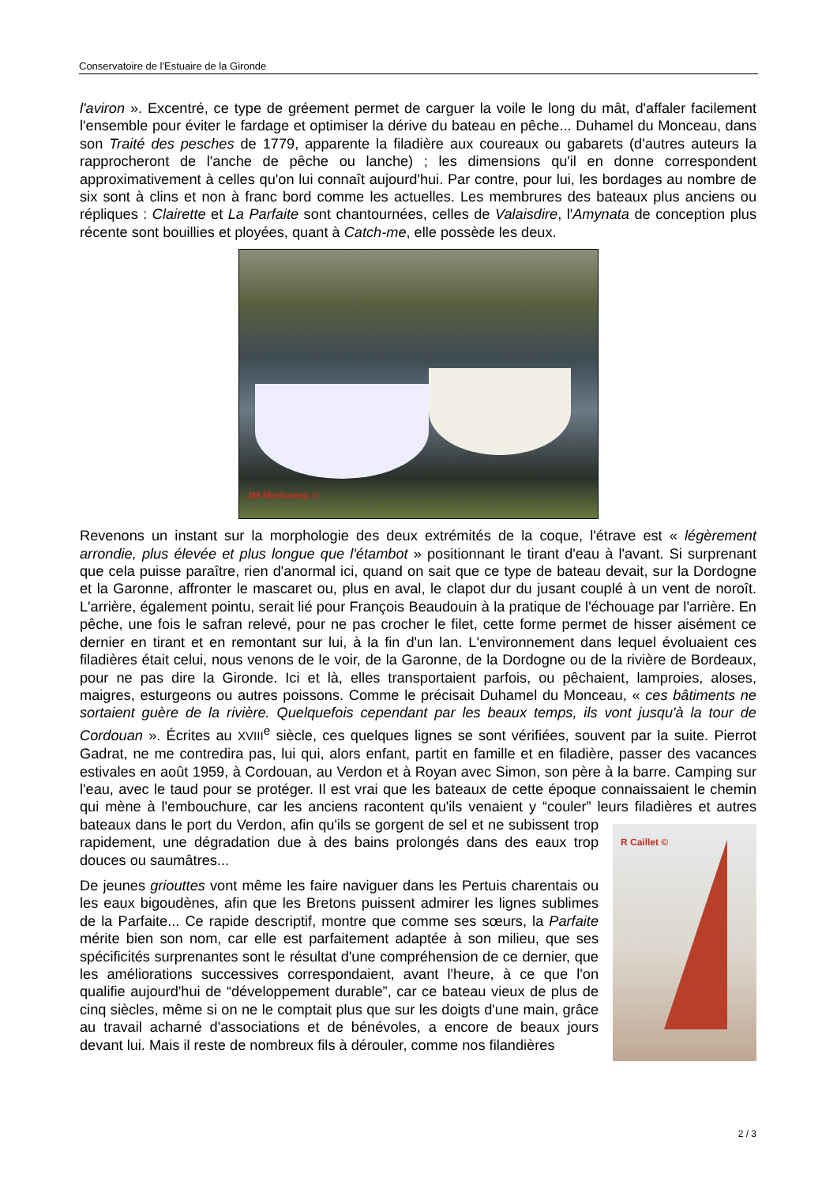Conservatoire de l'Estuaire de la Gironde
l'aviron ». Excentré, ce type de gréement permet de carguer la voile le long du mât, d'affaler facilement l'ensemble pour éviter le fardage et optimiser la dérive du bateau en pêche... Duhamel du Monceau, dans son Traité des pesches de 1779, apparente la filadière aux coureaux ou gabarets (d'autres auteurs la rapprocheront de l'anche de pêche ou lanche) ; les dimensions qu'il en donne correspondent approximativement à celles qu'on lui connaît aujourd'hui. Par contre, pour lui, les bordages au nombre de six sont à clins et non à franc bord comme les actuelles. Les membrures des bateaux plus anciens ou répliques : Clairette et La Parfaite sont chantournées, celles de Valaisdire, l'Amynata de conception plus récente sont bouillies et ployées, quant à Catch-me, elle possède les deux.
JM Morisseau ©
Revenons un instant sur la morphologie des deux extrémités de la coque, l'étrave est « légèrement arrondie, plus élevée et plus longue que l'étambot » positionnant le tirant d'eau à l'avant. Si surprenant que cela puisse paraître, rien d'anormal ici, quand on sait que ce type de bateau devait, sur la Dordogne et la Garonne, affronter le mascaret ou, plus en aval, le clapot dur du jusant couplé à un vent de noroît. L'arrière, également pointu, serait lié pour François Beaudouin à la pratique de l'échouage par l'arrière. En pêche, une fois le safran relevé, pour ne pas crocher le filet, cette forme permet de hisser aisément ce dernier en tirant et en remontant sur lui, à la fin d'un lan. L'environnement dans lequel évoluaient ces filadières était celui, nous venons de le voir, de la Garonne, de la Dordogne ou de la rivière de Bordeaux, pour ne pas dire la Gironde. Ici et là, elles transportaient parfois, ou pêchaient, lamproies, aloses, maigres, esturgeons ou autres poissons. Comme le précisait Duhamel du Monceau, « ces bâtiments ne sortaient guère de la rivière. Quelquefois cependant par les beaux temps, ils vont jusqu'à la tour de Cordouan ». Écrites au XVIII<sup>e</sup> siècle, ces quelques lignes se sont vérifiées, souvent par la suite. Pierrot Gadrat, ne me contredira pas, lui qui, alors enfant, partit en famille et en filadière, passer des vacances estivales en août 1959, à Cordouan, au Verdon et à Royan avec Simon, son père à la barre. Camping sur l'eau, avec le taud pour se protéger. Il est vrai que les bateaux de cette époque connaissaient le chemin qui mène à l'embouchure, car les anciens racontent qu'ils venaient y “couler” leurs R Caillet © filadières et autres bateaux dans le port du Verdon, afin qu'ils se gorgent de sel et ne subissent trop rapidement, une dégradation due à des bains prolongés dans des eaux trop douces ou saumâtres...
De jeunes griouttes vont même les faire naviguer dans les Pertuis charentais ou les eaux bigoudènes, afin que les Bretons puissent admirer les lignes sublimes de la Parfaite... Ce rapide descriptif, montre que comme ses sœurs, la Parfaite mérite bien son nom, car elle est parfaitement adaptée à son milieu, que ses spécificités surprenantes sont le résultat d'une compréhension de ce dernier, que les améliorations successives correspondaient, avant l'heure, à ce que l'on qualifie aujourd'hui de “développement durable”, car ce bateau vieux de plus de cinq siècles, même si on ne le comptait plus que sur les doigts d'une main, grâce au travail acharné d'associations et de bénévoles, a encore de beaux jours devant lui. Mais il reste de nombreux fils à dérouler, comme nos filandières
2 / 3